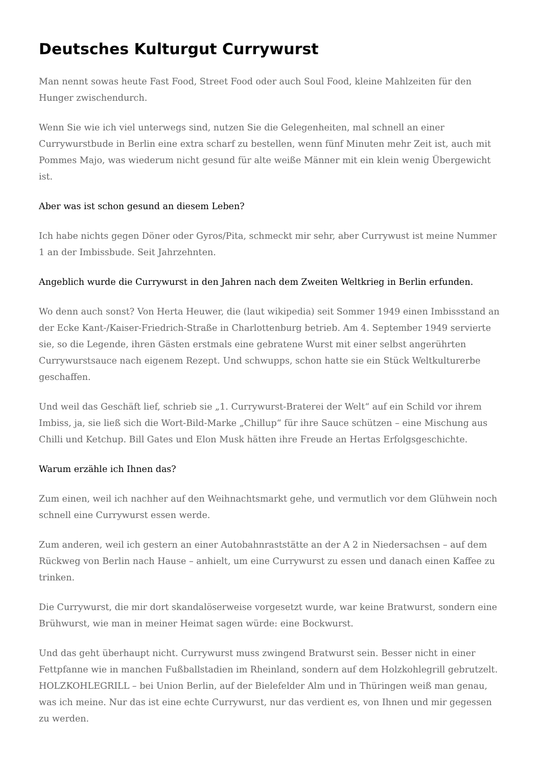Deutsches Kulturgut Currywurst
Man nennt sowas heute Fast Food, Street Food oder auch Soul Food, kleine Mahlzeiten für den Hunger zwischendurch.
Wenn Sie wie ich viel unterwegs sind, nutzen Sie die Gelegenheiten, mal schnell an einer Currywurstbude in Berlin eine extra scharf zu bestellen, wenn fünf Minuten mehr Zeit ist, auch mit Pommes Majo, was wiederum nicht gesund für alte weiße Männer mit ein klein wenig Übergewicht ist.
Aber was ist schon gesund an diesem Leben?
Ich habe nichts gegen Döner oder Gyros/Pita, schmeckt mir sehr, aber Currywust ist meine Nummer 1 an der Imbissbude. Seit Jahrzehnten.
Angeblich wurde die Currywurst in den Jahren nach dem Zweiten Weltkrieg in Berlin erfunden.
Wo denn auch sonst? Von Herta Heuwer, die (laut wikipedia) seit Sommer 1949 einen Imbissstand an der Ecke Kant-/Kaiser-Friedrich-Straße in Charlottenburg betrieb. Am 4. September 1949 servierte sie, so die Legende, ihren Gästen erstmals eine gebratene Wurst mit einer selbst angerührten Currywurstsauce nach eigenem Rezept. Und schwupps, schon hatte sie ein Stück Weltkulturerbe geschaffen.
Und weil das Geschäft lief, schrieb sie „1. Currywurst-Braterei der Welt“ auf ein Schild vor ihrem Imbiss, ja, sie ließ sich die Wort-Bild-Marke „Chillup“ für ihre Sauce schützen – eine Mischung aus Chilli und Ketchup. Bill Gates und Elon Musk hätten ihre Freude an Hertas Erfolgsgeschichte.
Warum erzähle ich Ihnen das?
Zum einen, weil ich nachher auf den Weihnachtsmarkt gehe, und vermutlich vor dem Glühwein noch schnell eine Currywurst essen werde.
Zum anderen, weil ich gestern an einer Autobahnraststätte an der A 2 in Niedersachsen – auf dem Rückweg von Berlin nach Hause – anhielt, um eine Currywurst zu essen und danach einen Kaffee zu trinken.
Die Currywurst, die mir dort skandalöserweise vorgesetzt wurde, war keine Bratwurst, sondern eine Brühwurst, wie man in meiner Heimat sagen würde: eine Bockwurst.
Und das geht überhaupt nicht. Currywurst muss zwingend Bratwurst sein. Besser nicht in einer Fettpfanne wie in manchen Fußballstadien im Rheinland, sondern auf dem Holzkohlegrill gebrutzelt. HOLZKOHLEGRILL – bei Union Berlin, auf der Bielefelder Alm und in Thüringen weiß man genau, was ich meine. Nur das ist eine echte Currywurst, nur das verdient es, von Ihnen und mir gegessen zu werden.